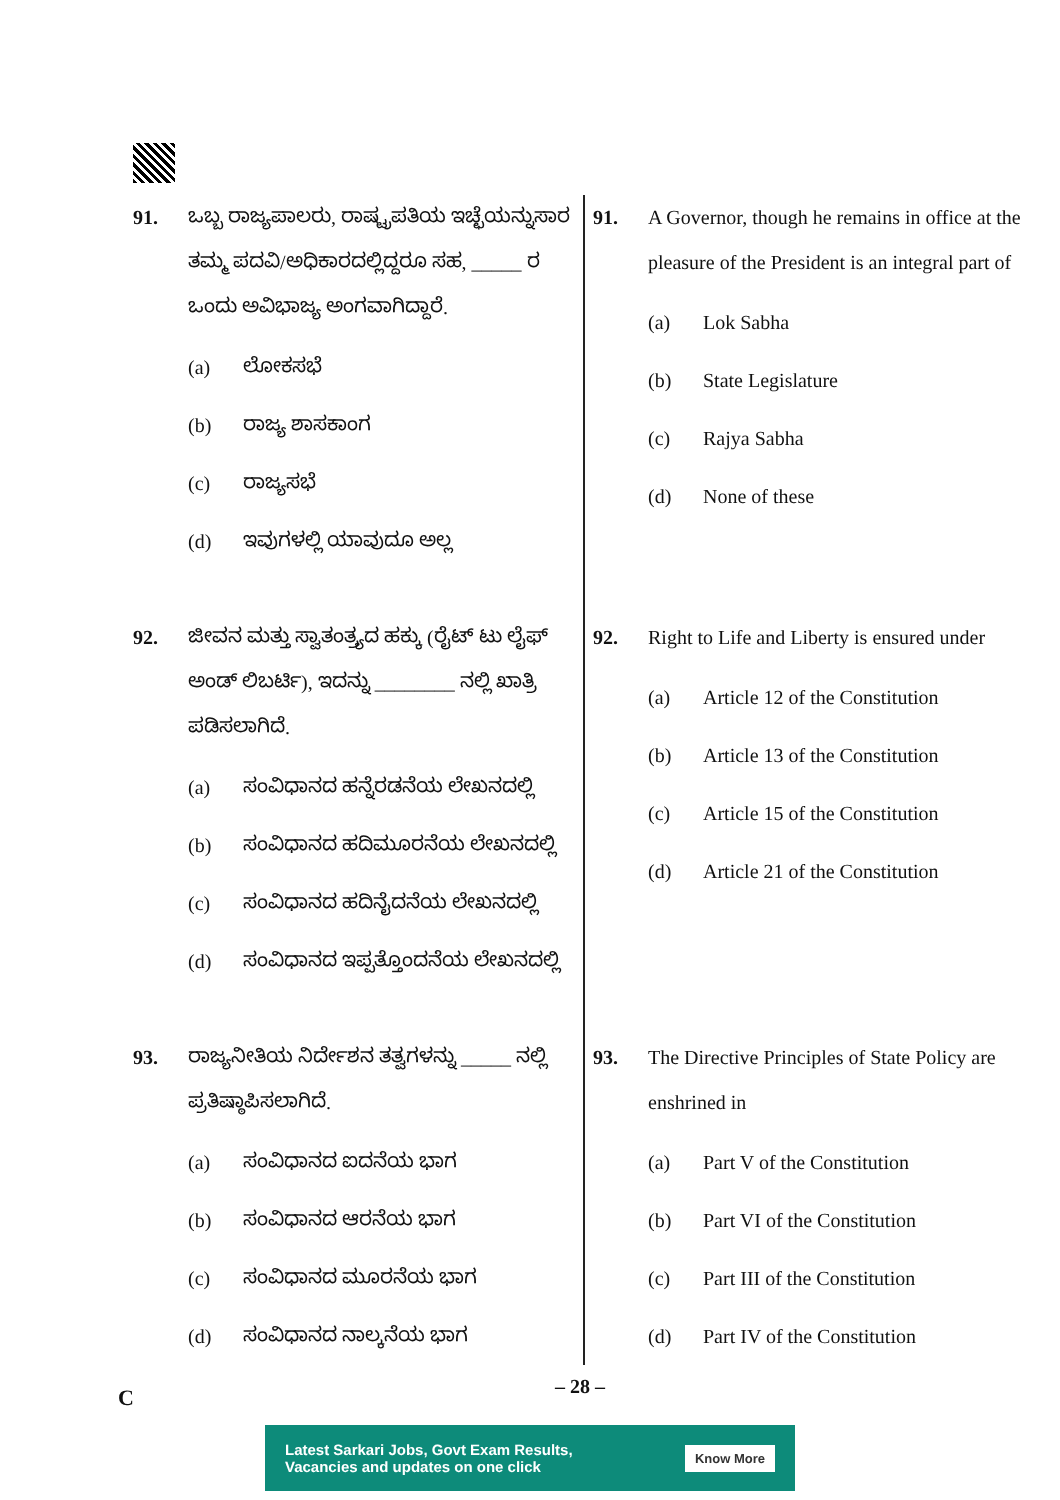91. ಒಬ್ಬ ರಾಜ್ಯಪಾಲರು, ರಾಷ್ಟ್ರಪತಿಯ ಇಚ್ಛೆಯನ್ನುಸಾರ ತಮ್ಮ ಪದವಿ/ಅಧಿಕಾರದಲ್ಲಿದ್ದರೂ ಸಹ, _____ ರ ಒಂದು ಅವಿಭಾಜ್ಯ ಅಂಗವಾಗಿದ್ದಾರೆ.
(a) ಲೋಕಸಭೆ
(b) ರಾಜ್ಯ ಶಾಸಕಾಂಗ
(c) ರಾಜ್ಯಸಭೆ
(d) ಇವುಗಳಲ್ಲಿ ಯಾವುದೂ ಅಲ್ಲ
92. ಜೀವನ ಮತ್ತು ಸ್ವಾತಂತ್ರ್ಯದ ಹಕ್ಕು (ರೈಟ್ ಟು ಲೈಫ್ ಅಂಡ್ ಲಿಬರ್ಟಿ), ಇದನ್ನು ________ ನಲ್ಲಿ ಖಾತ್ರಿ ಪಡಿಸಲಾಗಿದೆ.
(a) ಸಂವಿಧಾನದ ಹನ್ನೆರಡನೆಯ ಲೇಖನದಲ್ಲಿ
(b) ಸಂವಿಧಾನದ ಹದಿಮೂರನೆಯ ಲೇಖನದಲ್ಲಿ
(c) ಸಂವಿಧಾನದ ಹದಿನೈದನೆಯ ಲೇಖನದಲ್ಲಿ
(d) ಸಂವಿಧಾನದ ಇಪ್ಪತ್ತೊಂದನೆಯ ಲೇಖನದಲ್ಲಿ
93. ರಾಜ್ಯನೀತಿಯ ನಿರ್ದೇಶನ ತತ್ವಗಳನ್ನು _____ ನಲ್ಲಿ ಪ್ರತಿಷ್ಠಾಪಿಸಲಾಗಿದೆ.
(a) ಸಂವಿಧಾನದ ಐದನೆಯ ಭಾಗ
(b) ಸಂವಿಧಾನದ ಆರನೆಯ ಭಾಗ
(c) ಸಂವಿಧಾನದ ಮೂರನೆಯ ಭಾಗ
(d) ಸಂವಿಧಾನದ ನಾಲ್ಕನೆಯ ಭಾಗ
91. A Governor, though he remains in office at the pleasure of the President is an integral part of
(a) Lok Sabha
(b) State Legislature
(c) Rajya Sabha
(d) None of these
92. Right to Life and Liberty is ensured under
(a) Article 12 of the Constitution
(b) Article 13 of the Constitution
(c) Article 15 of the Constitution
(d) Article 21 of the Constitution
93. The Directive Principles of State Policy are enshrined in
(a) Part V of the Constitution
(b) Part VI of the Constitution
(c) Part III of the Constitution
(d) Part IV of the Constitution
C – 28 –
Latest Sarkari Jobs, Govt Exam Results,
Vacancies and updates on one click Know More